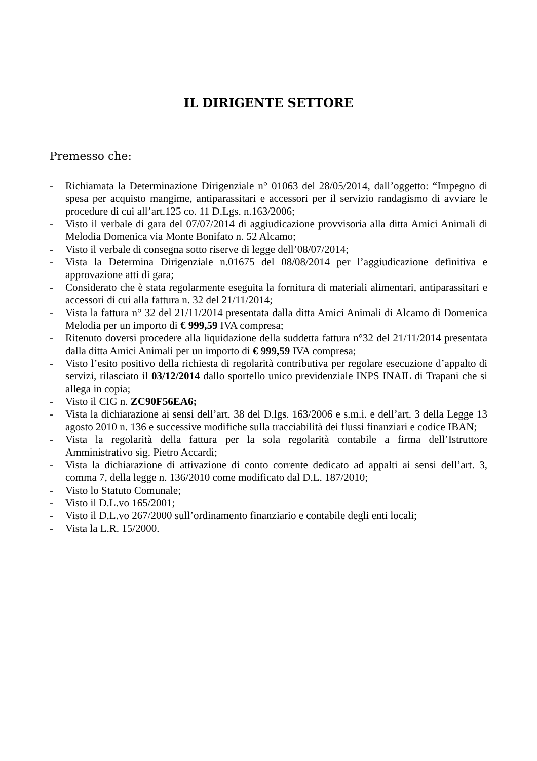IL DIRIGENTE SETTORE
Premesso che:
- Richiamata la Determinazione Dirigenziale n° 01063 del 28/05/2014, dall’oggetto: “Impegno di spesa per acquisto mangime, antiparassitari e accessori per il servizio randagismo di avviare le procedure di cui all’art.125 co. 11 D.Lgs. n.163/2006;
- Visto il verbale di gara del 07/07/2014 di aggiudicazione provvisoria alla ditta Amici Animali di Melodia Domenica via Monte Bonifato n. 52 Alcamo;
- Visto il verbale di consegna sotto riserve di legge dell’08/07/2014;
- Vista la Determina Dirigenziale n.01675 del 08/08/2014 per l’aggiudicazione definitiva e approvazione atti di gara;
- Considerato che è stata regolarmente eseguita la fornitura di materiali alimentari, antiparassitari e accessori di cui alla fattura n. 32 del 21/11/2014;
- Vista la fattura n° 32 del 21/11/2014 presentata dalla ditta Amici Animali di Alcamo di Domenica Melodia per un importo di € 999,59 IVA compresa;
- Ritenuto doversi procedere alla liquidazione della suddetta fattura n°32 del 21/11/2014 presentata dalla ditta Amici Animali per un importo di € 999,59 IVA compresa;
- Visto l’esito positivo della richiesta di regolarità contributiva per regolare esecuzione d’appalto di servizi, rilasciato il 03/12/2014 dallo sportello unico previdenziale INPS INAIL di Trapani che si allega in copia;
- Visto il CIG n. ZC90F56EA6;
- Vista la dichiarazione ai sensi dell’art. 38 del D.lgs. 163/2006 e s.m.i. e dell’art. 3 della Legge 13 agosto 2010 n. 136 e successive modifiche sulla tracciabilità dei flussi finanziari e codice IBAN;
- Vista la regolarità della fattura per la sola regolarità contabile a firma dell’Istruttore Amministrativo sig. Pietro Accardi;
- Vista la dichiarazione di attivazione di conto corrente dedicato ad appalti ai sensi dell’art. 3, comma 7, della legge n. 136/2010 come modificato dal D.L. 187/2010;
- Visto lo Statuto Comunale;
- Visto il D.L.vo 165/2001;
- Visto il D.L.vo 267/2000 sull’ordinamento finanziario e contabile degli enti locali;
- Vista la L.R. 15/2000.